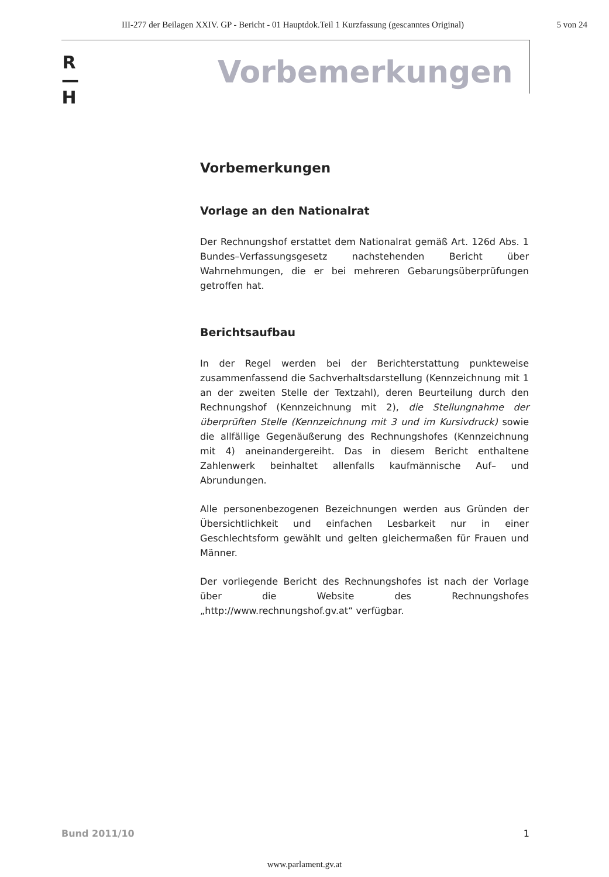III-277 der Beilagen XXIV. GP - Bericht - 01 Hauptdok.Teil 1 Kurzfassung (gescanntes Original) 5 von 24
R
—
H
Vorbemerkungen
Vorbemerkungen
Vorlage an den Nationalrat
Der Rechnungshof erstattet dem Nationalrat gemäß Art. 126d Abs. 1 Bundes–Verfassungsgesetz nachstehenden Bericht über Wahrnehmungen, die er bei mehreren Gebarungsüberprüfungen getroffen hat.
Berichtsaufbau
In der Regel werden bei der Berichterstattung punkteweise zusammenfassend die Sachverhaltsdarstellung (Kennzeichnung mit 1 an der zweiten Stelle der Textzahl), deren Beurteilung durch den Rechnungshof (Kennzeichnung mit 2), die Stellungnahme der überprüften Stelle (Kennzeichnung mit 3 und im Kursivdruck) sowie die allfällige Gegenäußerung des Rechnungshofes (Kennzeichnung mit 4) aneinandergereiht. Das in diesem Bericht enthaltene Zahlenwerk beinhaltet allenfalls kaufmännische Auf– und Abrundungen.
Alle personenbezogenen Bezeichnungen werden aus Gründen der Übersichtlichkeit und einfachen Lesbarkeit nur in einer Geschlechtsform gewählt und gelten gleichermaßen für Frauen und Männer.
Der vorliegende Bericht des Rechnungshofes ist nach der Vorlage über die Website des Rechnungshofes „http://www.rechnungshof.gv.at“ verfügbar.
Bund 2011/10 1
www.parlament.gv.at